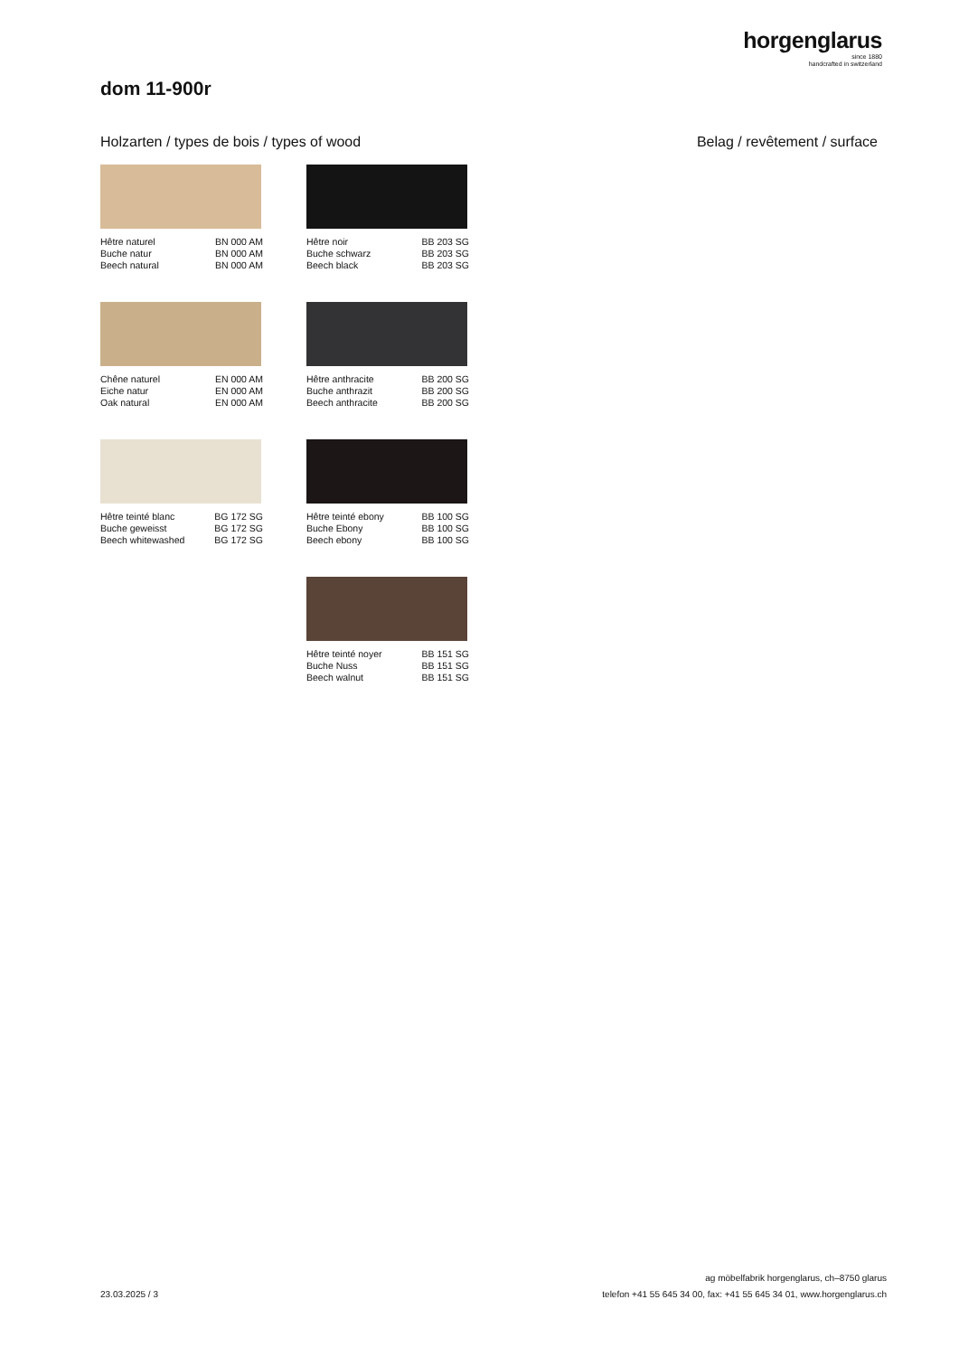horgenglarus
since 1880
handcrafted in switzerland
dom 11-900r
Holzarten / types de bois / types of wood
Belag / revêtement / surface
Hêtre naturel BN 000 AM
Buche natur BN 000 AM
Beech natural BN 000 AM
Hêtre noir BB 203 SG
Buche schwarz BB 203 SG
Beech black BB 203 SG
Chêne naturel EN 000 AM
Eiche natur EN 000 AM
Oak natural EN 000 AM
Hêtre anthracite BB 200 SG
Buche anthrazit BB 200 SG
Beech anthracite BB 200 SG
Hêtre teinté blanc BG 172 SG
Buche geweisst BG 172 SG
Beech whitewashed BG 172 SG
Hêtre teinté ebony BB 100 SG
Buche Ebony BB 100 SG
Beech ebony BB 100 SG
Hêtre teinté noyer BB 151 SG
Buche Nuss BB 151 SG
Beech walnut BB 151 SG
23.03.2025 / 3
ag möbelfabrik horgenglarus, ch–8750 glarus
telefon +41 55 645 34 00, fax: +41 55 645 34 01, www.horgenglarus.ch